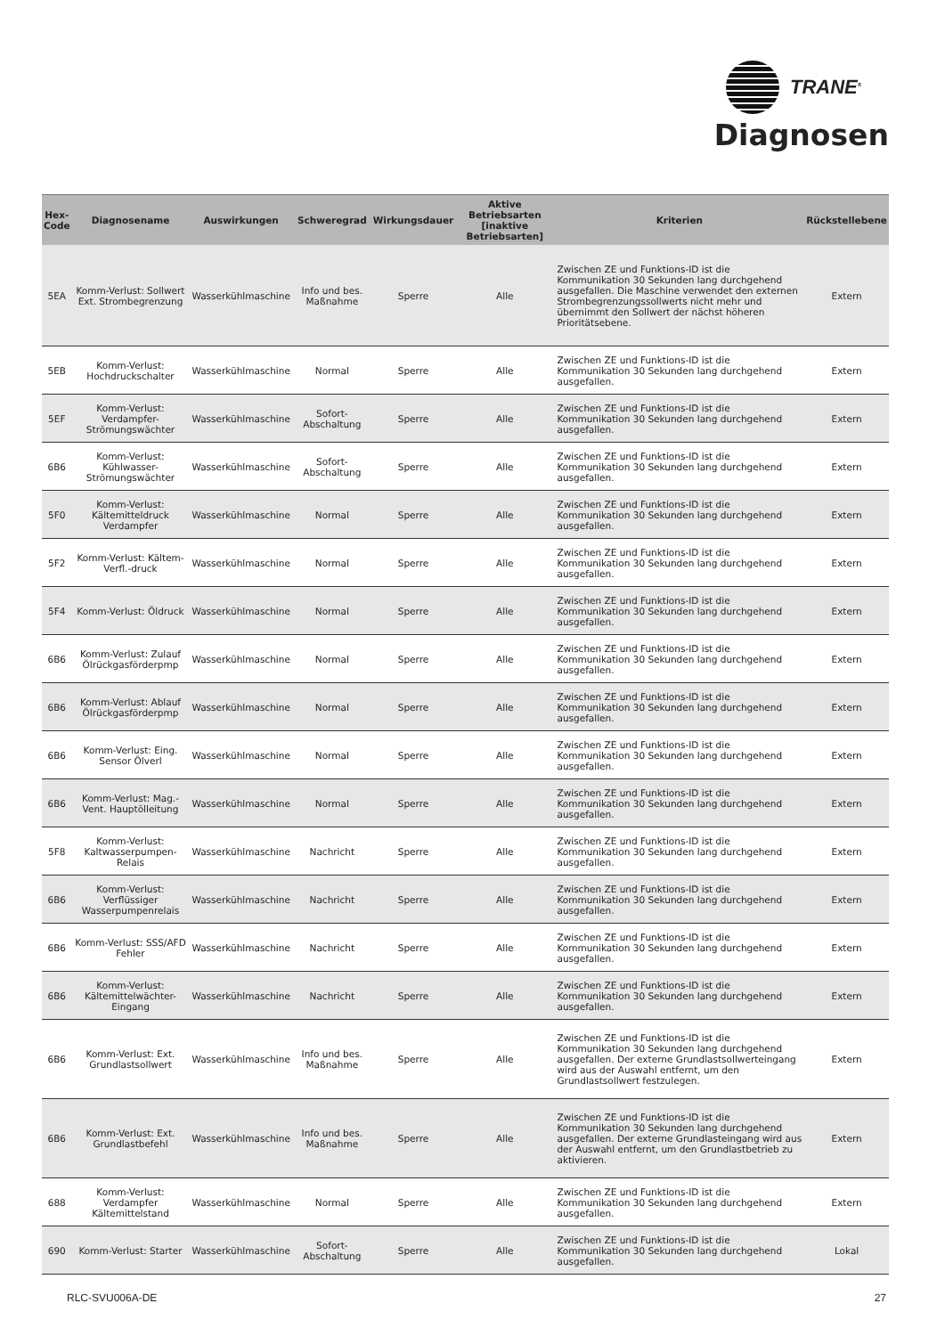TRANE<sup>®</sup>
Diagnosen
| Hex- Code | Diagnosename | Auswirkungen | Schweregrad | Wirkungsdauer | Aktive Betriebsarten [inaktive Betriebsarten] | Kriterien | Rückstellebene |
| --- | --- | --- | --- | --- | --- | --- | --- |
| 5EA | Komm-Verlust: Sollwert Ext. Strombegrenzung | Wasserkühlmaschine | Info und bes. Maßnahme | Sperre | Alle | Zwischen ZE und Funktions-ID ist die Kommunikation 30 Sekunden lang durchgehend ausgefallen. Die Maschine verwendet den externen Strombegrenzungssollwerts nicht mehr und übernimmt den Sollwert der nächst höheren Prioritätsebene. | Extern |
| 5EB | Komm-Verlust: Hochdruckschalter | Wasserkühlmaschine | Normal | Sperre | Alle | Zwischen ZE und Funktions-ID ist die Kommunikation 30 Sekunden lang durchgehend ausgefallen. | Extern |
| 5EF | Komm-Verlust: Verdampfer-Strömungswächter | Wasserkühlmaschine | Sofort-Abschaltung | Sperre | Alle | Zwischen ZE und Funktions-ID ist die Kommunikation 30 Sekunden lang durchgehend ausgefallen. | Extern |
| 6B6 | Komm-Verlust: Kühlwasser-Strömungswächter | Wasserkühlmaschine | Sofort-Abschaltung | Sperre | Alle | Zwischen ZE und Funktions-ID ist die Kommunikation 30 Sekunden lang durchgehend ausgefallen. | Extern |
| 5F0 | Komm-Verlust: Kältemitteldruck Verdampfer | Wasserkühlmaschine | Normal | Sperre | Alle | Zwischen ZE und Funktions-ID ist die Kommunikation 30 Sekunden lang durchgehend ausgefallen. | Extern |
| 5F2 | Komm-Verlust: Kältem-Verfl.-druck | Wasserkühlmaschine | Normal | Sperre | Alle | Zwischen ZE und Funktions-ID ist die Kommunikation 30 Sekunden lang durchgehend ausgefallen. | Extern |
| 5F4 | Komm-Verlust: Öldruck | Wasserkühlmaschine | Normal | Sperre | Alle | Zwischen ZE und Funktions-ID ist die Kommunikation 30 Sekunden lang durchgehend ausgefallen. | Extern |
| 6B6 | Komm-Verlust: Zulauf Ölrückgasförderpmp | Wasserkühlmaschine | Normal | Sperre | Alle | Zwischen ZE und Funktions-ID ist die Kommunikation 30 Sekunden lang durchgehend ausgefallen. | Extern |
| 6B6 | Komm-Verlust: Ablauf Ölrückgasförderpmp | Wasserkühlmaschine | Normal | Sperre | Alle | Zwischen ZE und Funktions-ID ist die Kommunikation 30 Sekunden lang durchgehend ausgefallen. | Extern |
| 6B6 | Komm-Verlust: Eing. Sensor Ölverl | Wasserkühlmaschine | Normal | Sperre | Alle | Zwischen ZE und Funktions-ID ist die Kommunikation 30 Sekunden lang durchgehend ausgefallen. | Extern |
| 6B6 | Komm-Verlust: Mag.-Vent. Hauptölleitung | Wasserkühlmaschine | Normal | Sperre | Alle | Zwischen ZE und Funktions-ID ist die Kommunikation 30 Sekunden lang durchgehend ausgefallen. | Extern |
| 5F8 | Komm-Verlust: Kaltwasserpumpen-Relais | Wasserkühlmaschine | Nachricht | Sperre | Alle | Zwischen ZE und Funktions-ID ist die Kommunikation 30 Sekunden lang durchgehend ausgefallen. | Extern |
| 6B6 | Komm-Verlust: Verflüssiger Wasserpumpenrelais | Wasserkühlmaschine | Nachricht | Sperre | Alle | Zwischen ZE und Funktions-ID ist die Kommunikation 30 Sekunden lang durchgehend ausgefallen. | Extern |
| 6B6 | Komm-Verlust: SSS/AFD Fehler | Wasserkühlmaschine | Nachricht | Sperre | Alle | Zwischen ZE und Funktions-ID ist die Kommunikation 30 Sekunden lang durchgehend ausgefallen. | Extern |
| 6B6 | Komm-Verlust: Kältemittelwächter-Eingang | Wasserkühlmaschine | Nachricht | Sperre | Alle | Zwischen ZE und Funktions-ID ist die Kommunikation 30 Sekunden lang durchgehend ausgefallen. | Extern |
| 6B6 | Komm-Verlust: Ext. Grundlastsollwert | Wasserkühlmaschine | Info und bes. Maßnahme | Sperre | Alle | Zwischen ZE und Funktions-ID ist die Kommunikation 30 Sekunden lang durchgehend ausgefallen. Der externe Grundlastsollwerteingang wird aus der Auswahl entfernt, um den Grundlastsollwert festzulegen. | Extern |
| 6B6 | Komm-Verlust: Ext. Grundlastbefehl | Wasserkühlmaschine | Info und bes. Maßnahme | Sperre | Alle | Zwischen ZE und Funktions-ID ist die Kommunikation 30 Sekunden lang durchgehend ausgefallen. Der externe Grundlasteingang wird aus der Auswahl entfernt, um den Grundlastbetrieb zu aktivieren. | Extern |
| 688 | Komm-Verlust: Verdampfer Kältemittelstand | Wasserkühlmaschine | Normal | Sperre | Alle | Zwischen ZE und Funktions-ID ist die Kommunikation 30 Sekunden lang durchgehend ausgefallen. | Extern |
| 690 | Komm-Verlust: Starter | Wasserkühlmaschine | Sofort-Abschaltung | Sperre | Alle | Zwischen ZE und Funktions-ID ist die Kommunikation 30 Sekunden lang durchgehend ausgefallen. | Lokal |
RLC-SVU006A-DE 27